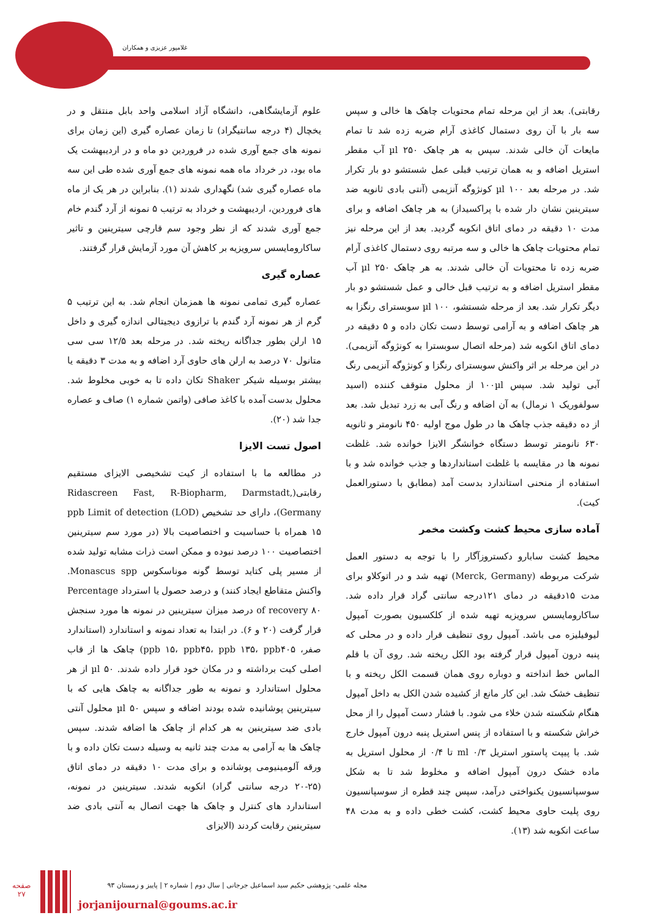غلامپور عزیزی و همکاران
علوم آزمایشگاهی، دانشگاه آزاد اسلامی واحد بابل منتقل و در یخچال (۴ درجه سانتیگراد) تا زمان عصاره گیری (این زمان برای نمونه های جمع آوری شده در فروردین دو ماه و در اردیبهشت یک ماه بود، در خرداد ماه همه نمونه های جمع آوری شده طی این سه ماه عصاره گیری شد) نگهداری شدند (۱). بنابراین در هر یک از ماه های فروردین، اردیبهشت و خرداد به ترتیب ۵ نمونه از آرد گندم خام جمع آوری شدند که از نظر وجود سم قارچی سیترینین و تاثیر ساکارومایسس سرویزیه بر کاهش آن مورد آزمایش قرار گرفتند.
عصاره گیری
عصاره گیری تمامی نمونه ها همزمان انجام شد. به این ترتیب ۵ گرم از هر نمونه آرد گندم با ترازوی دیجیتالی اندازه گیری و داخل ۱۵ ارلن بطور جداگانه ریخته شد. در مرحله بعد ۱۲/۵ سی سی متانول ۷۰ درصد به ارلن های حاوی آرد اضافه و به مدت ۳ دقیقه یا بیشتر بوسیله شیکر Shaker تکان داده تا به خوبی مخلوط شد. محلول بدست آمده با کاغذ صافی (واتمن شماره ۱) صاف و عصاره جدا شد (۲۰).
اصول تست الایزا
در مطالعه ما با استفاده از کیت تشخیصی الایزای مستقیم رقابتی(Ridascreen Fast, R-Biopharm, Darmstadt, Germany)، دارای حد تشخیص ppb Limit of detection (LOD) ۱۵ همراه با حساسیت و اختصاصیت بالا (در مورد سم سیترینین اختصاصیت ۱۰۰ درصد نبوده و ممکن است ذرات مشابه تولید شده از مسیر پلی کتاید توسط گونه موناسکوس Monascus spp. واکنش متقاطع ایجاد کنند) و درصد حصول یا استرداد Percentage of recovery ۸۰ درصد میزان سیترینین در نمونه ها مورد سنجش قرار گرفت (۲۰ و ۶). در ابتدا به تعداد نمونه و استاندارد (استاندارد صفر، ppb ۱۵، ppb۴۵، ppb ۱۳۵، ppb۴۰۵) چاهک ها از قاب اصلی کیت برداشته و در مکان خود قرار داده شدند. ۵۰ µl از هر محلول استاندارد و نمونه به طور جداگانه به چاهک هایی که با سیترینین پوشانیده شده بودند اضافه و سپس ۵۰ µl محلول آنتی بادی ضد سیترینین به هر کدام از چاهک ها اضافه شدند. سپس چاهک ها به آرامی به مدت چند ثانیه به وسیله دست تکان داده و با ورقه آلومینیومی پوشانده و برای مدت ۱۰ دقیقه در دمای اتاق (۲۵-۲۰ درجه سانتی گراد) انکوبه شدند. سیترینین در نمونه، استاندارد های کنترل و چاهک ها جهت اتصال به آنتی بادی ضد سیترینین رقابت کردند (الایزای
رقابتی). بعد از این مرحله تمام محتویات چاهک ها خالی و سپس سه بار با آن روی دستمال کاغذی آرام ضربه زده شد تا تمام مایعات آن خالی شدند. سپس به هر چاهک ۲۵۰ µl آب مقطر استریل اضافه و به همان ترتیب قبلی عمل شستشو دو بار تکرار شد. در مرحله بعد ۱۰۰ µl کونژوگه آنزیمی (آنتی بادی ثانویه ضد سیترینین نشان دار شده با پراکسیداز) به هر چاهک اضافه و برای مدت ۱۰ دقیقه در دمای اتاق انکوبه گردید. بعد از این مرحله نیز تمام محتویات چاهک ها خالی و سه مرتبه روی دستمال کاغذی آرام ضربه زده تا محتویات آن خالی شدند. به هر چاهک ۲۵۰ µl آب مقطر استریل اضافه و به ترتیب قبل خالی و عمل شستشو دو بار دیگر تکرار شد. بعد از مرحله شستشو، ۱۰۰ µl سوبسترای رنگزا به هر چاهک اضافه و به آرامی توسط دست تکان داده و ۵ دقیقه در دمای اتاق انکوبه شد (مرحله اتصال سوبسترا به کونژوگه آنزیمی). در این مرحله بر اثر واکنش سوبسترای رنگزا و کونژوگه آنزیمی رنگ آبی تولید شد. سپس ۱۰۰µl از محلول متوقف کننده (اسید سولفوریک ۱ نرمال) به آن اضافه و رنگ آبی به زرد تبدیل شد. بعد از ده دقیقه جذب چاهک ها در طول موج اولیه ۴۵۰ نانومتر و ثانویه ۶۳۰ نانومتر توسط دستگاه خوانشگر الایزا خوانده شد. غلظت نمونه ها در مقایسه با غلظت استانداردها و جذب خوانده شد و با استفاده از منحنی استاندارد بدست آمد (مطابق با دستورالعمل کیت).
آماده سازی محیط کشت وکشت مخمر
محیط کشت سابارو دکستروزآگار را با توجه به دستور العمل شرکت مربوطه (Merck, Germany) تهیه شد و در اتوکلاو برای مدت ۱۵دقیقه در دمای ۱۲۱درجه سانتی گراد قرار داده شد. ساکارومایسس سرویزیه تهیه شده از کلکسیون بصورت آمپول لیوفیلیزه می باشد. آمپول روی تنظیف قرار داده و در محلی که پنبه درون آمپول قرار گرفته بود الکل ریخته شد. روی آن با قلم الماس خط انداخته و دوباره روی همان قسمت الکل ریخته و با تنظیف خشک شد. این کار مانع از کشیده شدن الکل به داخل آمپول هنگام شکسته شدن خلاء می شود. با فشار دست آمپول را از محل خراش شکسته و با استفاده از پنس استریل پنبه درون آمپول خارج شد. با پیپت پاستور استریل ۰/۳ ml تا ۰/۴ از محلول استریل به ماده خشک درون آمپول اضافه و مخلوط شد تا به شکل سوسپانسیون یکنواختی درآمد، سپس چند قطره از سوسپانسیون روی پلیت حاوی محیط کشت، کشت خطی داده و به مدت ۴۸ ساعت انکوبه شد (۱۳).
صفحه
۲۷
مجله علمی- پژوهشی حکیم سید اسماعیل جرجانی | سال دوم | شماره ۲ | پاییز و زمستان ۹۳
jorjanijournal@goums.ac.ir